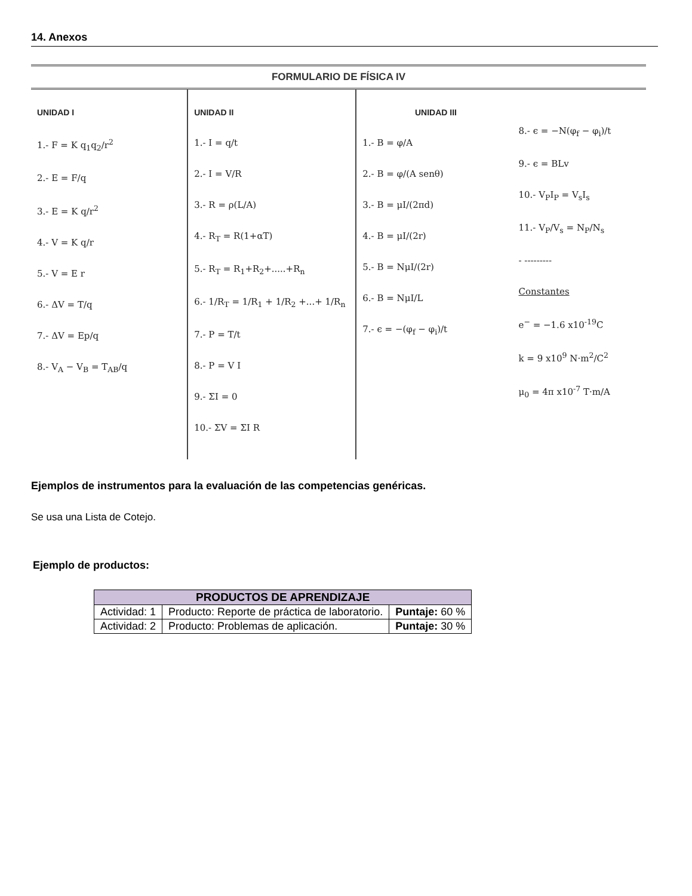14. Anexos
FORMULARIO DE FÍSICA IV
UNIDAD I
1.- F = K q<sub>1</sub>q<sub>2</sub>/r<sup>2</sup>
2.- E = F/q
3.- E = K q/r<sup>2</sup>
4.- V = K q/r
5.- V = E r
6.- ΔV = T/q
7.- ΔV = Ep/q
8.- V<sub>A</sub> − V<sub>B</sub> = T<sub>AB</sub>/q
UNIDAD II
1.- I = q/t
2.- I = V/R
3.- R = ρ(L/A)
4.- R<sub>T</sub> = R(1+αT)
5.- R<sub>T</sub> = R<sub>1</sub>+R<sub>2</sub>+.....+R<sub>n</sub>
6.- 1/R<sub>T</sub> = 1/R<sub>1</sub> + 1/R<sub>2</sub> +...+ 1/R<sub>n</sub>
7.- P = T/t
8.- P = V I
9.- ΣI = 0
10.- ΣV = ΣI R
UNIDAD III
1.- B = φ/A
2.- B = φ/(A senθ)
3.- B = μI/(2πd)
4.- B = μI/(2r)
5.- B = NμI/(2r)
6.- B = NμI/L
7.- ϵ = −(φ<sub>f</sub> − φ<sub>i</sub>)/t
8.- ϵ = −N(φ<sub>f</sub> − φ<sub>i</sub>)/t
9.- ϵ = BLv
10.- V<sub>P</sub>I<sub>P</sub> = V<sub>s</sub>I<sub>s</sub>
11.- V<sub>P</sub>/V<sub>s</sub> = N<sub>P</sub>/N<sub>s</sub>
- ---------
Constantes
e<sup>−</sup> = −1.6 x10<sup>-19</sup>C
k = 9 x10<sup>9</sup> N·m<sup>2</sup>/C<sup>2</sup>
μ<sub>0</sub> = 4π x10<sup>-7</sup> T·m/A
Ejemplos de instrumentos para la evaluación de las competencias genéricas.
Se usa una Lista de Cotejo.
Ejemplo de productos:
| PRODUCTOS DE APRENDIZAJE | | |
| --- | --- | --- |
| Actividad: 1 | Producto: Reporte de práctica de laboratorio. | Puntaje: 60 % |
| Actividad: 2 | Producto: Problemas de aplicación. | Puntaje: 30 % |